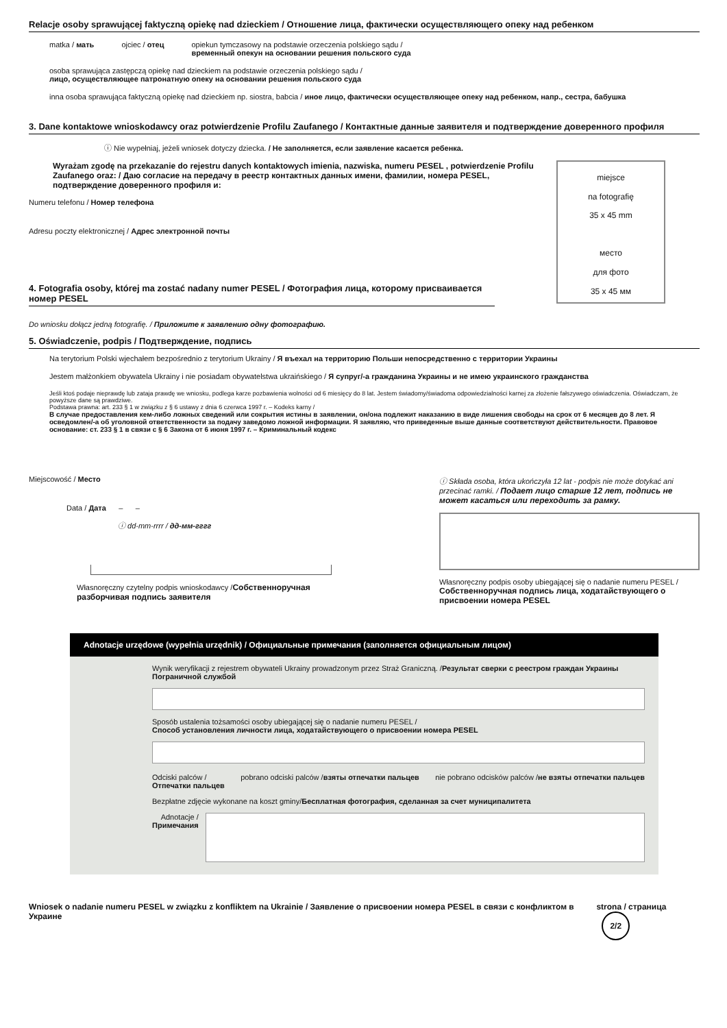Relacje osoby sprawującej faktyczną opiekę nad dzieckiem / Отношение лица, фактически осуществляющего опеку над ребенком
matka / мать ojciec / отец opiekun tymczasowy na podstawie orzeczenia polskiego sądu /
временный опекун на основании решения польского суда
osoba sprawująca zastępczą opiekę nad dzieckiem na podstawie orzeczenia polskiego sądu /
лицо, осуществляющее патронатную опеку на основании решения польского суда
inna osoba sprawująca faktyczną opiekę nad dzieckiem np. siostra, babcia / иное лицо, фактически осуществляющее опеку над ребенком, напр., сестра, бабушка
3. Dane kontaktowe wnioskodawcy oraz potwierdzenie Profilu Zaufanego / Контактные данные заявителя и подтверждение доверенного профиля
ⓘ Nie wypełniaj, jeżeli wniosek dotyczy dziecka. / Не заполняется, если заявление касается ребенка.
miejsce
na fotografię
35 x 45 mm
место
для фото
35 x 45 мм
Wyrażam zgodę na przekazanie do rejestru danych kontaktowych imienia, nazwiska, numeru PESEL , potwierdzenie Profilu Zaufanego oraz: / Даю согласие на передачу в реестр контактных данных имени, фамилии, номера PESEL, подтверждение доверенного профиля и:
Numeru telefonu / Номер телефона
Adresu poczty elektronicznej / Адрес электронной почты
4. Fotografia osoby, której ma zostać nadany numer PESEL / Фотография лица, которому присваивается номер PESEL
Do wniosku dołącz jedną fotografię. / Приложите к заявлению одну фотографию.
5. Oświadczenie, podpis / Подтверждение, подпись
Na terytorium Polski wjechałem bezpośrednio z terytorium Ukrainy / Я въехал на территорию Польши непосредственно с территории Украины
Jestem małżonkiem obywatela Ukrainy i nie posiadam obywatelstwa ukraińskiego / Я супруг/-а гражданина Украины и не имею украинского гражданства
Jeśli ktoś podaje nieprawdę lub zataja prawdę we wniosku, podlega karze pozbawienia wolności od 6 miesięcy do 8 lat. Jestem świadomy/świadoma odpowiedzialności karnej za złożenie fałszywego oświadczenia. Oświadczam, że powyższe dane są prawdziwe.
Podstawa prawna: art. 233 § 1 w związku z § 6 ustawy z dnia 6 czerwca 1997 r. – Kodeks karny /
В случае предоставления кем-либо ложных сведений или сокрытия истины в заявлении, он/она подлежит наказанию в виде лишения свободы на срок от 6 месяцев до 8 лет. Я осведомлен/-а об уголовной ответственности за подачу заведомо ложной информации. Я заявляю, что приведенные выше данные соответствуют действительности. Правовое основание: ст. 233 § 1 в связи с § 6 Закона от 6 июня 1997 г. – Криминальный кодекс
Miejscowość / Место
Data / Дата – –
ⓘ dd-mm-rrrr / дд-мм-гггг
Własnoręczny czytelny podpis wnioskodawcy /Собственноручная разборчивая подпись заявителя
ⓘ Składa osoba, która ukończyła 12 lat - podpis nie może dotykać ani przecinać ramki. / Подает лицо старше 12 лет, подпись не может касаться или переходить за рамку.
Własnoręczny podpis osoby ubiegającej się o nadanie numeru PESEL / Собственноручная подпись лица, ходатайствующего о присвоении номера PESEL
Adnotacje urzędowe (wypełnia urzędnik) / Официальные примечания (заполняется официальным лицом)
Wynik weryfikacji z rejestrem obywateli Ukrainy prowadzonym przez Straż Graniczną. /Результат сверки с реестром граждан Украины Пограничной службой
Sposób ustalenia tożsamości osoby ubiegającej się o nadanie numeru PESEL /
Способ установления личности лица, ходатайствующего о присвоении номера PESEL
Odciski palców /
Отпечатки пальцев pobrano odciski palców /взяты отпечатки пальцев nie pobrano odcisków palców /не взяты отпечатки пальцев
Bezpłatne zdjęcie wykonane na koszt gminy/Бесплатная фотография, сделанная за счет муниципалитета
Adnotacje /
Примечания
Wniosek o nadanie numeru PESEL w związku z konfliktem na Ukrainie / Заявление о присвоении номера PESEL в связи с конфликтом в Украине strona / страница 2/2